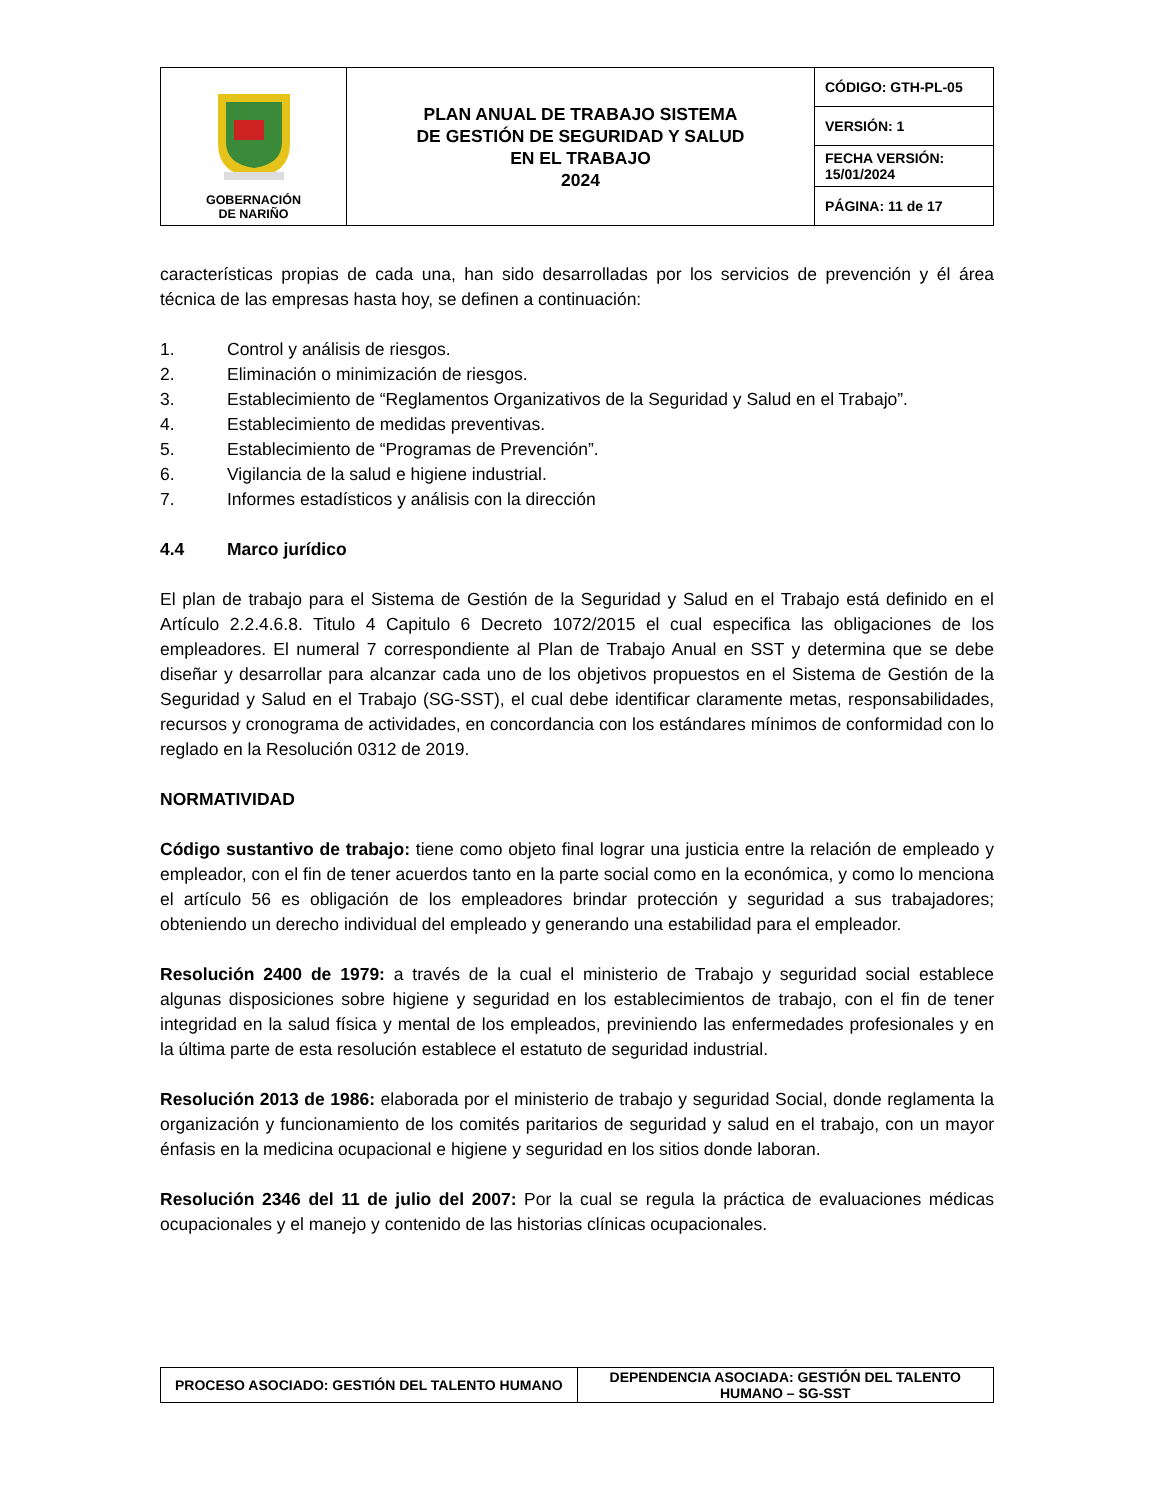| GOBERNACIÓN DE NARIÑO | PLAN ANUAL DE TRABAJO SISTEMA DE GESTIÓN DE SEGURIDAD Y SALUD EN EL TRABAJO 2024 | CÓDIGO: GTH-PL-05 |
| | | VERSIÓN: 1 |
| | | FECHA VERSIÓN: 15/01/2024 |
| | | PÁGINA: 11 de 17 |
características propias de cada una, han sido desarrolladas por los servicios de prevención y él área técnica de las empresas hasta hoy, se definen a continuación:
1. Control y análisis de riesgos.
2. Eliminación o minimización de riesgos.
3. Establecimiento de “Reglamentos Organizativos de la Seguridad y Salud en el Trabajo”.
4. Establecimiento de medidas preventivas.
5. Establecimiento de “Programas de Prevención”.
6. Vigilancia de la salud e higiene industrial.
7. Informes estadísticos y análisis con la dirección
4.4 Marco jurídico
El plan de trabajo para el Sistema de Gestión de la Seguridad y Salud en el Trabajo está definido en el Artículo 2.2.4.6.8. Titulo 4 Capitulo 6 Decreto 1072/2015 el cual especifica las obligaciones de los empleadores. El numeral 7 correspondiente al Plan de Trabajo Anual en SST y determina que se debe diseñar y desarrollar para alcanzar cada uno de los objetivos propuestos en el Sistema de Gestión de la Seguridad y Salud en el Trabajo (SG-SST), el cual debe identificar claramente metas, responsabilidades, recursos y cronograma de actividades, en concordancia con los estándares mínimos de conformidad con lo reglado en la Resolución 0312 de 2019.
NORMATIVIDAD
Código sustantivo de trabajo: tiene como objeto final lograr una justicia entre la relación de empleado y empleador, con el fin de tener acuerdos tanto en la parte social como en la económica, y como lo menciona el artículo 56 es obligación de los empleadores brindar protección y seguridad a sus trabajadores; obteniendo un derecho individual del empleado y generando una estabilidad para el empleador.
Resolución 2400 de 1979: a través de la cual el ministerio de Trabajo y seguridad social establece algunas disposiciones sobre higiene y seguridad en los establecimientos de trabajo, con el fin de tener integridad en la salud física y mental de los empleados, previniendo las enfermedades profesionales y en la última parte de esta resolución establece el estatuto de seguridad industrial.
Resolución 2013 de 1986: elaborada por el ministerio de trabajo y seguridad Social, donde reglamenta la organización y funcionamiento de los comités paritarios de seguridad y salud en el trabajo, con un mayor énfasis en la medicina ocupacional e higiene y seguridad en los sitios donde laboran.
Resolución 2346 del 11 de julio del 2007: Por la cual se regula la práctica de evaluaciones médicas ocupacionales y el manejo y contenido de las historias clínicas ocupacionales.
| PROCESO ASOCIADO: GESTIÓN DEL TALENTO HUMANO | DEPENDENCIA ASOCIADA: GESTIÓN DEL TALENTO HUMANO – SG-SST |